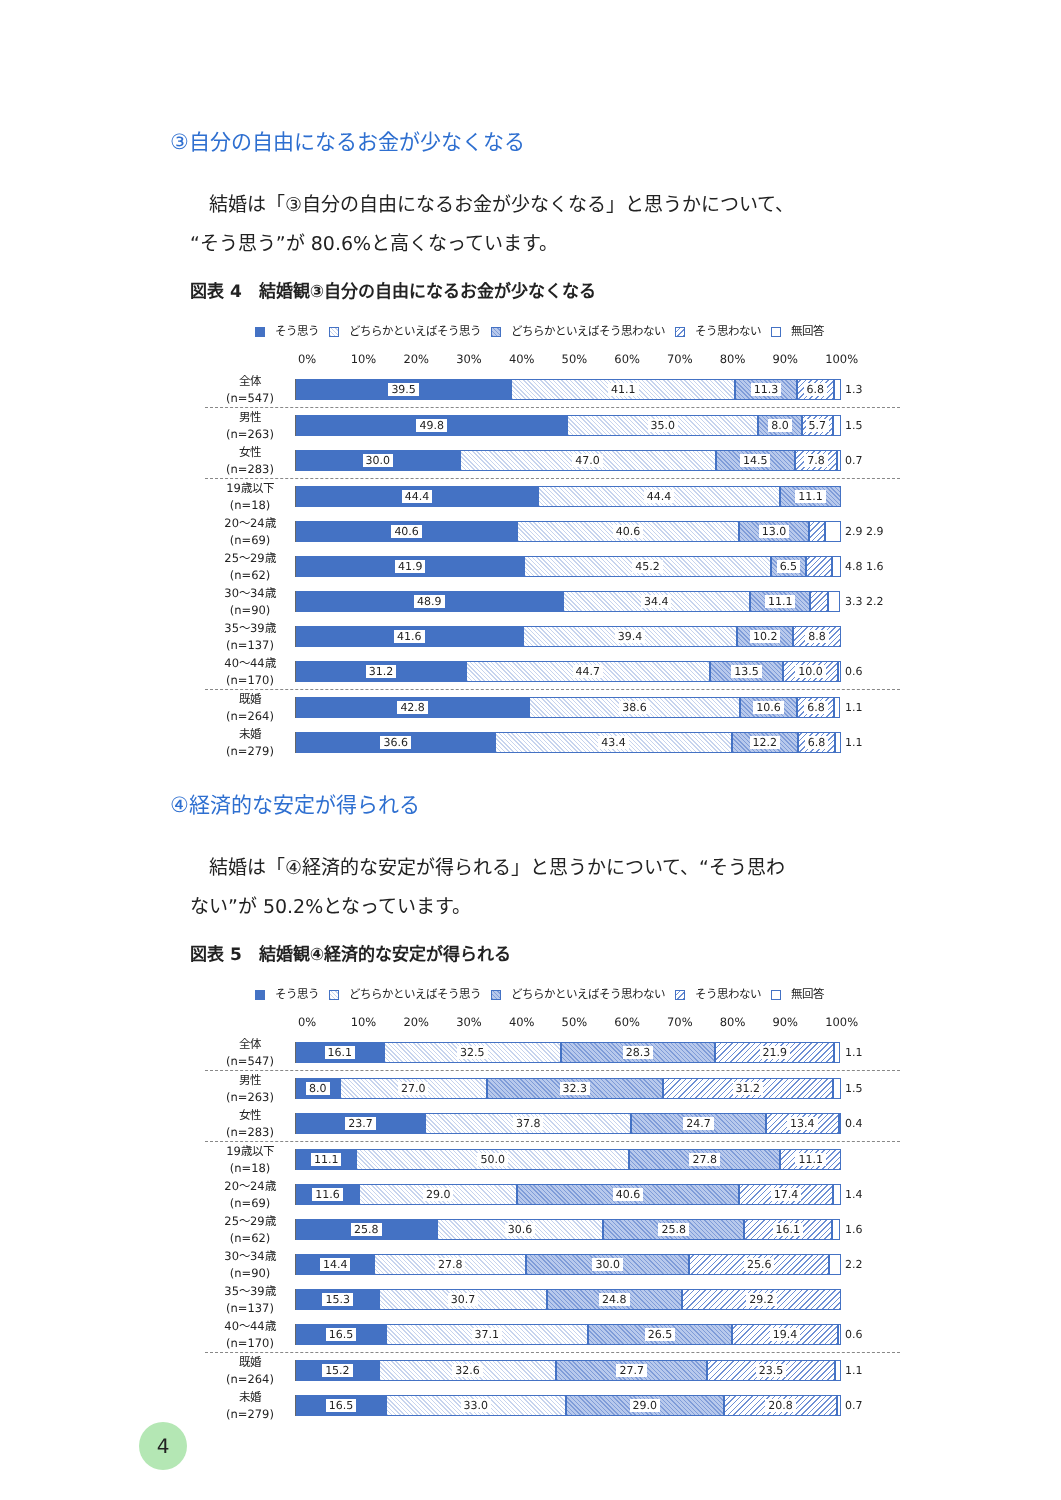③自分の自由になるお金が少なくなる
　結婚は「③自分の自由になるお金が少なくなる」と思うかについて、
“そう思う”が 80.6%と高くなっています。
図表 4　結婚観③自分の自由になるお金が少なくなる
そう思う どちらかといえばそう思う どちらかといえばそう思わない そう思わない 無回答
0% 10% 20% 30% 40% 50% 60% 70% 80% 90% 100%
全体
(n=547)
39.5 41.1 11.3 6.8
1.3
男性
(n=263)
49.8 35.0 8.0 5.7
1.5
女性
(n=283)
30.0 47.0 14.5 7.8
0.7
19歳以下
(n=18)
44.4 44.4 11.1
20～24歳
(n=69)
40.6 40.6 13.0
2.9 2.9
25～29歳
(n=62)
41.9 45.2 6.5
4.8 1.6
30～34歳
(n=90)
48.9 34.4 11.1
3.3 2.2
35～39歳
(n=137)
41.6 39.4 10.2 8.8
40～44歳
(n=170)
31.2 44.7 13.5 10.0
0.6
既婚
(n=264)
42.8 38.6 10.6 6.8
1.1
未婚
(n=279)
36.6 43.4 12.2 6.8
1.1
④経済的な安定が得られる
　結婚は「④経済的な安定が得られる」と思うかについて、“そう思わ
ない”が 50.2%となっています。
図表 5　結婚観④経済的な安定が得られる
そう思う どちらかといえばそう思う どちらかといえばそう思わない そう思わない 無回答
0% 10% 20% 30% 40% 50% 60% 70% 80% 90% 100%
全体
(n=547)
16.1 32.5 28.3 21.9
1.1
男性
(n=263)
8.0 27.0 32.3 31.2
1.5
女性
(n=283)
23.7 37.8 24.7 13.4
0.4
19歳以下
(n=18)
11.1 50.0 27.8 11.1
20～24歳
(n=69)
11.6 29.0 40.6 17.4
1.4
25～29歳
(n=62)
25.8 30.6 25.8 16.1
1.6
30～34歳
(n=90)
14.4 27.8 30.0 25.6
2.2
35～39歳
(n=137)
15.3 30.7 24.8 29.2
40～44歳
(n=170)
16.5 37.1 26.5 19.4
0.6
既婚
(n=264)
15.2 32.6 27.7 23.5
1.1
未婚
(n=279)
16.5 33.0 29.0 20.8
0.7
4